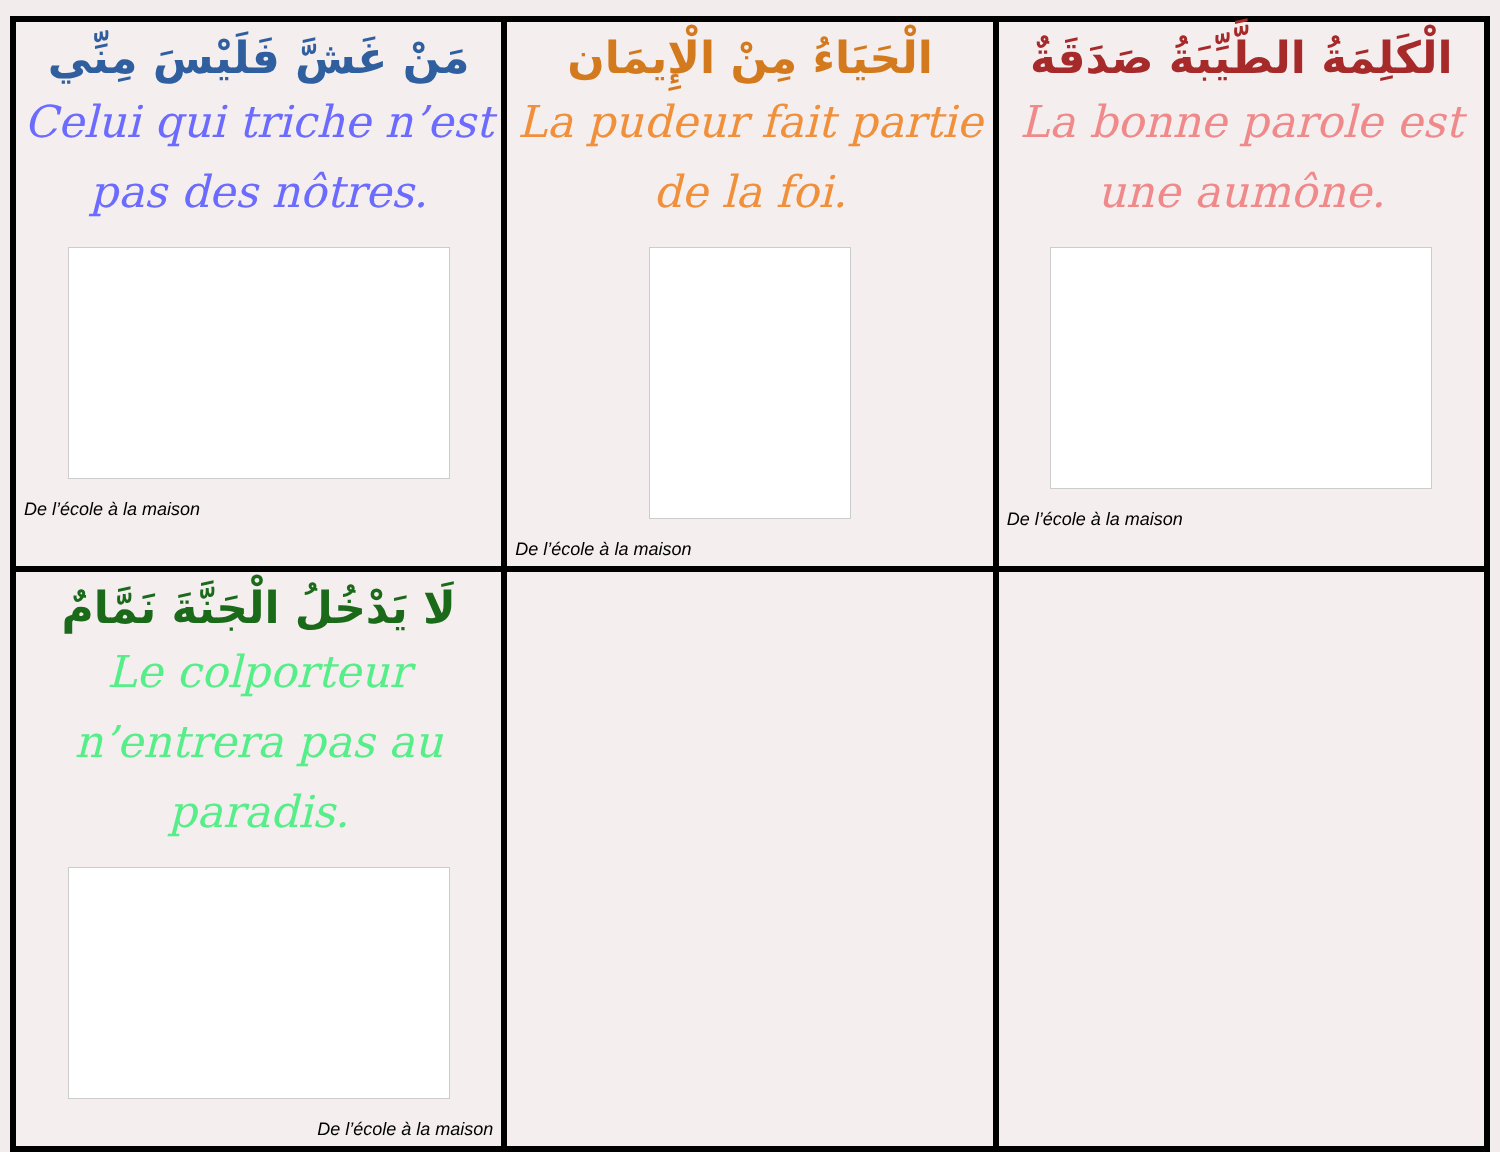| مَنْ غَشَّ فَلَيْسَ مِنِّي Celui qui triche n’est pas des nôtres. De l’école à la maison | الْحَيَاءُ مِنْ الْإِيمَان La pudeur fait partie de la foi. De l’école à la maison | الْكَلِمَةُ الطَّيِّبَةُ صَدَقَةٌ La bonne parole est une aumône. De l’école à la maison |
| لَا يَدْخُلُ الْجَنَّةَ نَمَّامٌ Le colporteur n’entrera pas au paradis. De l’école à la maison | | |